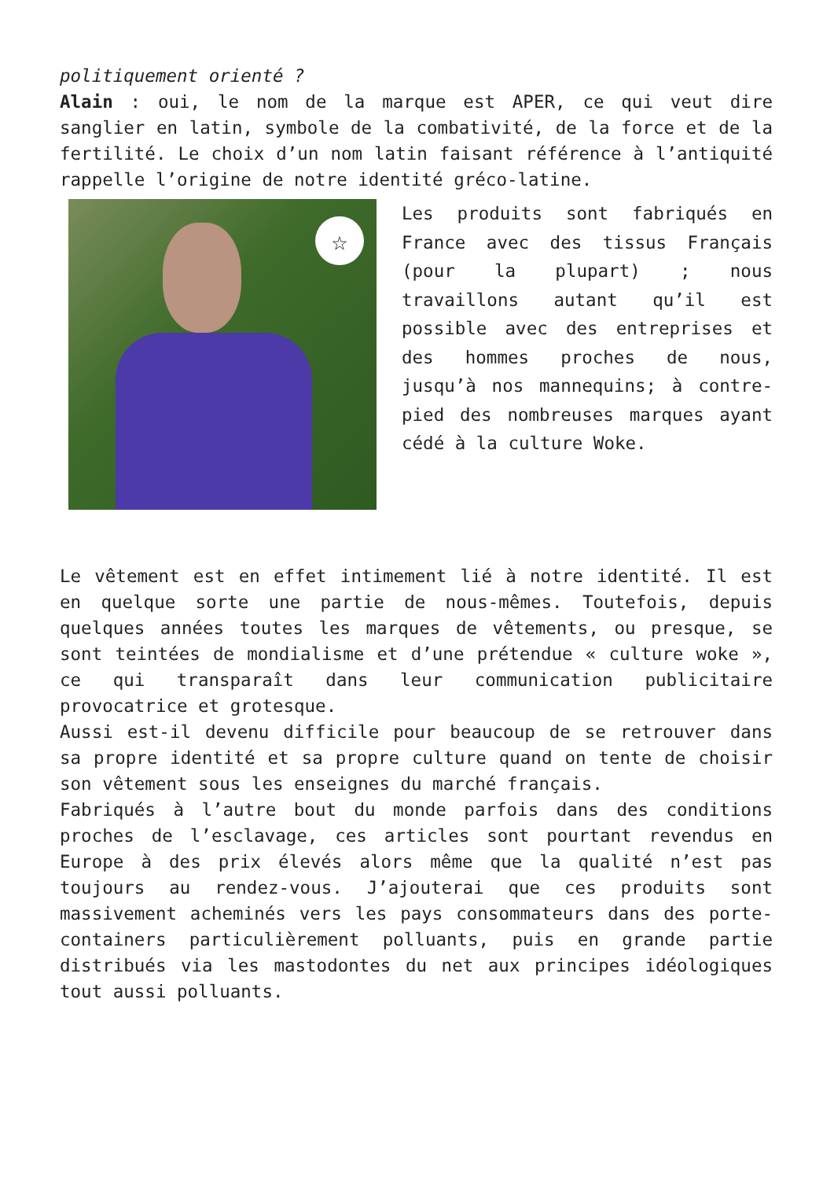politiquement orienté ?
Alain : oui, le nom de la marque est APER, ce qui veut dire sanglier en latin, symbole de la combativité, de la force et de la fertilité. Le choix d’un nom latin faisant référence à l’antiquité rappelle l’origine de notre identité gréco-latine.
☆
Les produits sont fabriqués en France avec des tissus Français (pour la plupart) ; nous travaillons autant qu’il est possible avec des entreprises et des hommes proches de nous, jusqu’à nos mannequins; à contre-pied des nombreuses marques ayant cédé à la culture Woke.
Le vêtement est en effet intimement lié à notre identité. Il est en quelque sorte une partie de nous-mêmes. Toutefois, depuis quelques années toutes les marques de vêtements, ou presque, se sont teintées de mondialisme et d’une prétendue « culture woke », ce qui transparaît dans leur communication publicitaire provocatrice et grotesque.
Aussi est-il devenu difficile pour beaucoup de se retrouver dans sa propre identité et sa propre culture quand on tente de choisir son vêtement sous les enseignes du marché français.
Fabriqués à l’autre bout du monde parfois dans des conditions proches de l’esclavage, ces articles sont pourtant revendus en Europe à des prix élevés alors même que la qualité n’est pas toujours au rendez-vous. J’ajouterai que ces produits sont massivement acheminés vers les pays consommateurs dans des porte-containers particulièrement polluants, puis en grande partie distribués via les mastodontes du net aux principes idéologiques tout aussi polluants.